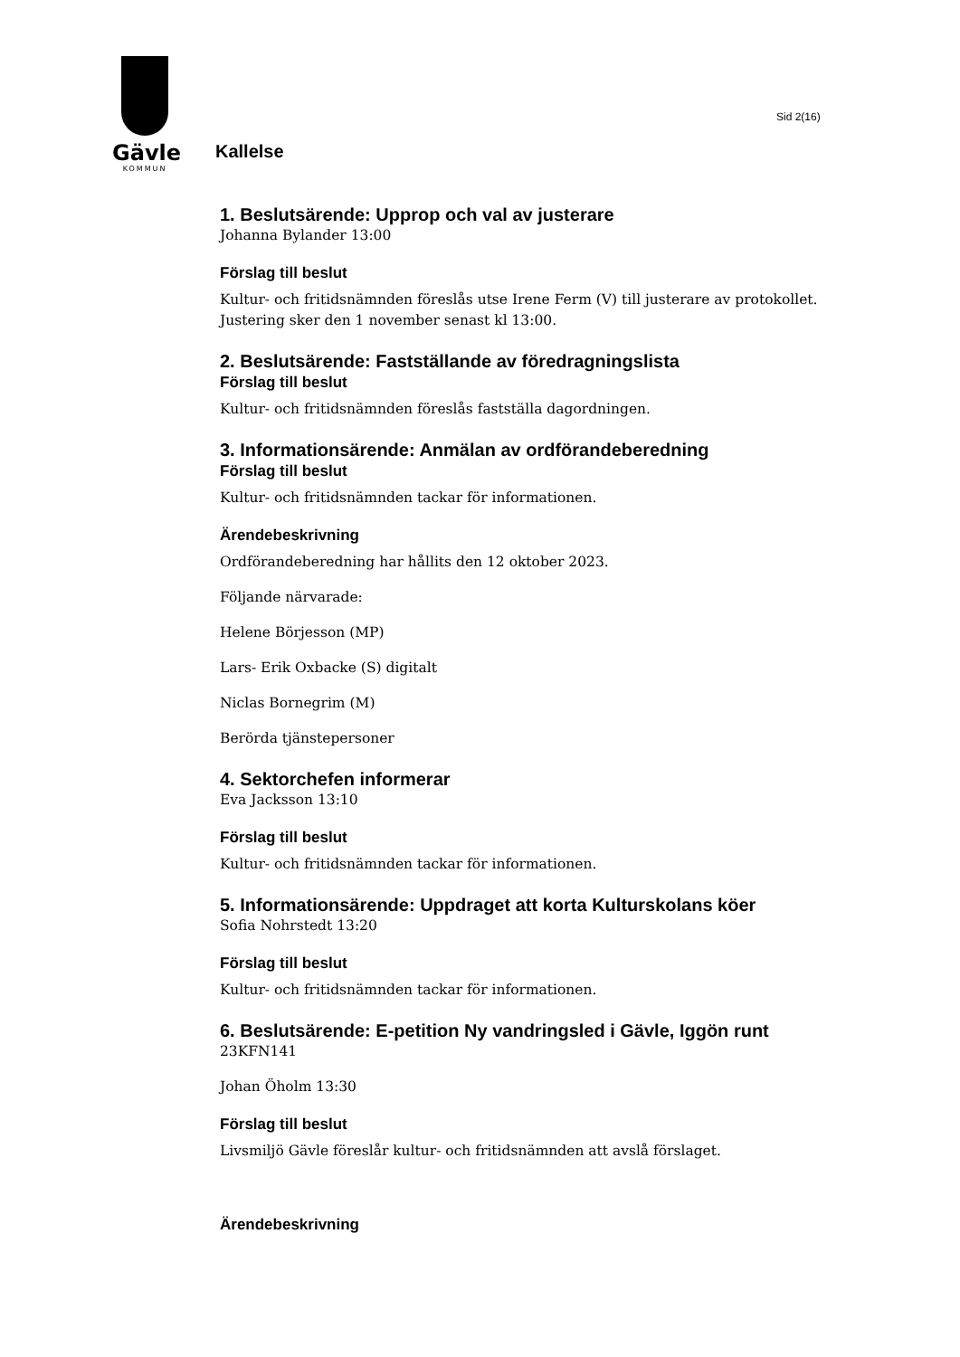Gävle
KOMMUN
Sid 2(16)
Kallelse
1. Beslutsärende: Upprop och val av justerare
Johanna Bylander 13:00
Förslag till beslut
Kultur- och fritidsnämnden föreslås utse Irene Ferm (V) till justerare av protokollet. Justering sker den 1 november senast kl 13:00.
2. Beslutsärende: Fastställande av föredragningslista
Förslag till beslut
Kultur- och fritidsnämnden föreslås fastställa dagordningen.
3. Informationsärende: Anmälan av ordförandeberedning
Förslag till beslut
Kultur- och fritidsnämnden tackar för informationen.
Ärendebeskrivning
Ordförandeberedning har hållits den 12 oktober 2023.
Följande närvarade:
Helene Börjesson (MP)
Lars- Erik Oxbacke (S) digitalt
Niclas Bornegrim (M)
Berörda tjänstepersoner
4. Sektorchefen informerar
Eva Jacksson 13:10
Förslag till beslut
Kultur- och fritidsnämnden tackar för informationen.
5. Informationsärende: Uppdraget att korta Kulturskolans köer
Sofia Nohrstedt 13:20
Förslag till beslut
Kultur- och fritidsnämnden tackar för informationen.
6. Beslutsärende: E-petition Ny vandringsled i Gävle, Iggön runt
23KFN141
Johan Öholm 13:30
Förslag till beslut
Livsmiljö Gävle föreslår kultur- och fritidsnämnden att avslå förslaget.
Ärendebeskrivning